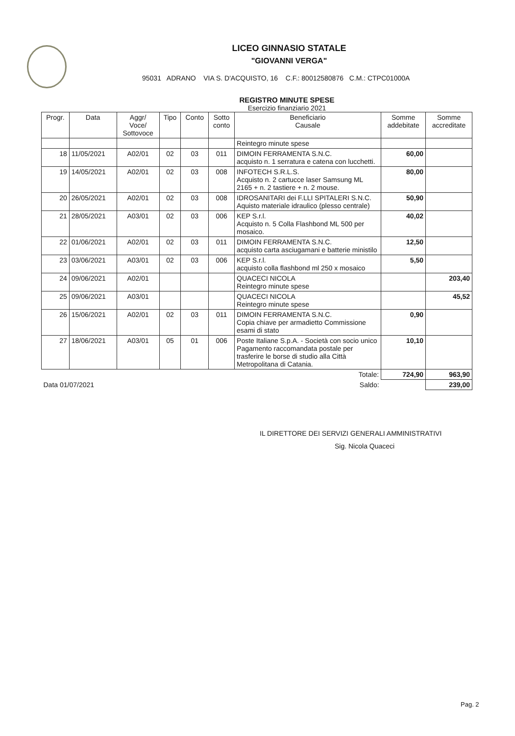LICEO GINNASIO STATALE
"GIOVANNI VERGA"
95031 ADRANO VIA S. D'ACQUISTO, 16 C.F.: 80012580876 C.M.: CTPC01000A
REGISTRO MINUTE SPESE
Esercizio finanziario 2021
| Progr. | Data | Aggr/ Voce/ Sottovoce | Tipo | Conto | Sotto conto | Beneficiario Causale | Somme addebitate | Somme accreditate |
| --- | --- | --- | --- | --- | --- | --- | --- | --- |
| | | | | | | Reintegro minute spese | | |
| 18 | 11/05/2021 | A02/01 | 02 | 03 | 011 | DIMOIN FERRAMENTA S.N.C. acquisto n. 1 serratura e catena con lucchetti. | 60,00 | |
| 19 | 14/05/2021 | A02/01 | 02 | 03 | 008 | INFOTECH S.R.L.S. Acquisto n. 2 cartucce laser Samsung ML 2165 + n. 2 tastiere + n. 2 mouse. | 80,00 | |
| 20 | 26/05/2021 | A02/01 | 02 | 03 | 008 | IDROSANITARI dei F.LLI SPITALERI S.N.C. Aquisto materiale idraulico (plesso centrale) | 50,90 | |
| 21 | 28/05/2021 | A03/01 | 02 | 03 | 006 | KEP S.r.l. Acquisto n. 5 Colla Flashbond ML 500 per mosaico. | 40,02 | |
| 22 | 01/06/2021 | A02/01 | 02 | 03 | 011 | DIMOIN FERRAMENTA S.N.C. acquisto carta asciugamani e batterie ministilo | 12,50 | |
| 23 | 03/06/2021 | A03/01 | 02 | 03 | 006 | KEP S.r.l. acquisto colla flashbond ml 250 x mosaico | 5,50 | |
| 24 | 09/06/2021 | A02/01 | | | | QUACECI NICOLA Reintegro minute spese | | 203,40 |
| 25 | 09/06/2021 | A03/01 | | | | QUACECI NICOLA Reintegro minute spese | | 45,52 |
| 26 | 15/06/2021 | A02/01 | 02 | 03 | 011 | DIMOIN FERRAMENTA S.N.C. Copia chiave per armadietto Commissione esami di stato | 0,90 | |
| 27 | 18/06/2021 | A03/01 | 05 | 01 | 006 | Poste Italiane S.p.A. - Società con socio unico Pagamento raccomandata postale per trasferire le borse di studio alla Città Metropolitana di Catania. | 10,10 | |
| Totale: | | | | | | | 724,90 | 963,90 |
| Data 01/07/2021 | | | Saldo: | | | | | 239,00 |
IL DIRETTORE DEI SERVIZI GENERALI AMMINISTRATIVI
Sig. Nicola Quaceci
Pag. 2